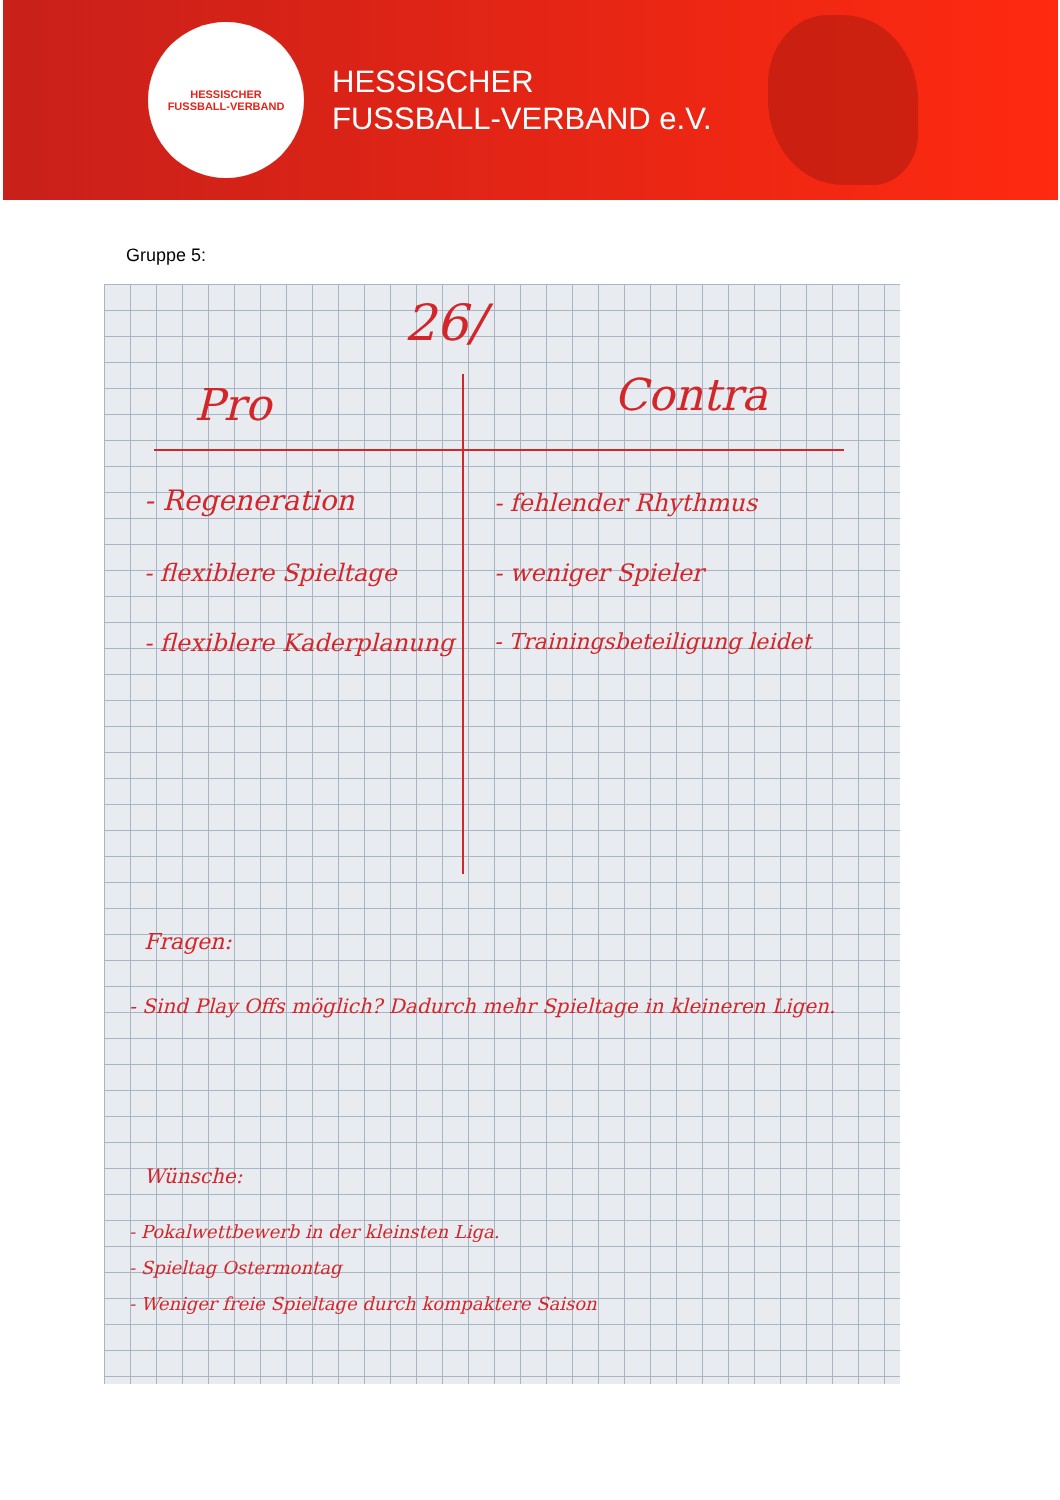HESSISCHER
FUSSBALL-VERBAND
HESSISCHER
FUSSBALL-VERBAND e.V.
Gruppe 5:
26/
Pro Contra
- Regeneration
- flexiblere Spieltage
- flexiblere Kaderplanung
- fehlender Rhythmus
- weniger Spieler
- Trainingsbeteiligung leidet
Fragen:
- Sind Play Offs möglich? Dadurch mehr Spieltage in kleineren Ligen.
Wünsche:
- Pokalwettbewerb in der kleinsten Liga.
- Spieltag Ostermontag
- Weniger freie Spieltage durch kompaktere Saison